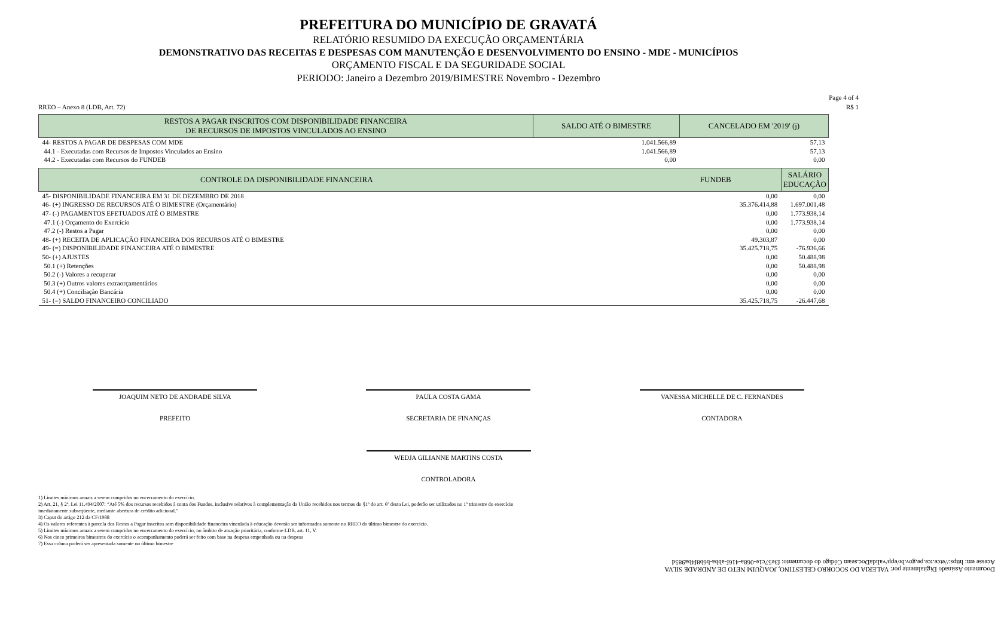PREFEITURA DO MUNICÍPIO DE GRAVATÁ
RELATÓRIO RESUMIDO DA EXECUÇÃO ORÇAMENTÁRIA
DEMONSTRATIVO DAS RECEITAS E DESPESAS COM MANUTENÇÃO E DESENVOLVIMENTO DO ENSINO - MDE - MUNICÍPIOS
ORÇAMENTO FISCAL E DA SEGURIDADE SOCIAL
PERIODO: Janeiro a Dezembro 2019/BIMESTRE Novembro - Dezembro
Page 4 of 4
RREO – Anexo 8 (LDB, Art. 72) R$ 1
| RESTOS A PAGAR INSCRITOS COM DISPONIBILIDADE FINANCEIRA DE RECURSOS DE IMPOSTOS VINCULADOS AO ENSINO | SALDO ATÉ O BIMESTRE | CANCELADO EM '2019' (j) |
| --- | --- | --- |
| 44- RESTOS A PAGAR DE DESPESAS COM MDE | 1.041.566,89 | 57,13 |
| 44.1 - Executadas com Recursos de Impostos Vinculados ao Ensino | 1.041.566,89 | 57,13 |
| 44.2 - Executadas com Recursos do FUNDEB | 0,00 | 0,00 |
| CONTROLE DA DISPONIBILIDADE FINANCEIRA FUNDEB | SALÁRIO EDUCAÇÃO |
| --- | --- |
| 45- DISPONIBILIDADE FINANCEIRA EM 31 DE DEZEMBRO DE 2018 0,00 | 0,00 |
| 46- (+) INGRESSO DE RECURSOS ATÉ O BIMESTRE (Orçamentário) 35.376.414,88 | 1.697.001,48 |
| 47- (-) PAGAMENTOS EFETUADOS ATÉ O BIMESTRE 0,00 | 1.773.938,14 |
| 47.1 (-) Orçamento do Exercício 0,00 | 1.773.938,14 |
| 47.2 (-) Restos a Pagar 0,00 | 0,00 |
| 48- (+) RECEITA DE APLICAÇÃO FINANCEIRA DOS RECURSOS ATÉ O BIMESTRE 49.303,87 | 0,00 |
| 49- (=) DISPONIBILIDADE FINANCEIRA ATÉ O BIMESTRE 35.425.718,75 | -76.936,66 |
| 50- (+) AJUSTES 0,00 | 50.488,98 |
| 50.1 (+) Retenções 0,00 | 50.488,98 |
| 50.2 (-) Valores a recuperar 0,00 | 0,00 |
| 50.3 (+) Outros valores extraorçamentários 0,00 | 0,00 |
| 50.4 (+) Conciliação Bancária 0,00 | 0,00 |
| 51- (=) SALDO FINANCEIRO CONCILIADO 35.425.718,75 | -26.447,68 |
JOAQUIM NETO DE ANDRADE SILVA
PREFEITO
PAULA COSTA GAMA
SECRETARIA DE FINANÇAS
VANESSA MICHELLE DE C. FERNANDES
CONTADORA
WEDJA GILIANNE MARTINS COSTA
CONTROLADORA
1) Limites mínimos anuais a serem cumpridos no encerramento do exercício.
2) Art. 21, § 2º, Lei 11.494/2007: “Até 5% dos recursos recebidos à conta dos Fundos, inclusive relativos à complementação da União recebidos nos termos do §1º do art. 6º desta Lei, poderão ser utilizados no 1º trimestre do exercício
imediatamente subseqüente, mediante abertura de crédito adicional.”
3) Caput do artigo 212 da CF/1988
4) Os valores referentes à parcela dos Restos a Pagar inscritos sem disponibilidade financeira vinculada à educação deverão ser informados somente no RREO do último bimestre do exercício.
5) Limites mínimos anuais a serem cumpridos no encerramento do exercício, no âmbito de atuação prioritária, conforme LDB, art. 11, V.
6) Nos cinco primeiros bimestres do exercício o acompanhamento poderá ser feito com base na despesa empenhada ou na despesa
7) Essa coluna poderá ser apresentada somente no último bimestre
Documento Assinado Digitalmente por: VALERIA DO SOCORRO CELESTINO, JOAQUIM NETO DE ANDRADE SILVA
Acesse em: https://etce.tce.pe.gov.br/epp/validaDoc.seam Código do documento: f3e57c1e-068a-416f-abba-b6b8f4ba985d